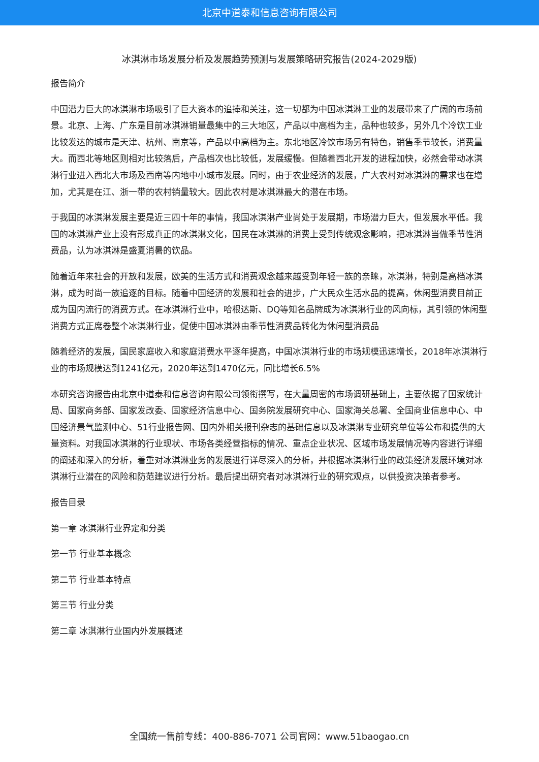北京中道泰和信息咨询有限公司
冰淇淋市场发展分析及发展趋势预测与发展策略研究报告(2024-2029版)
报告简介
中国潜力巨大的冰淇淋市场吸引了巨大资本的追捧和关注，这一切都为中国冰淇淋工业的发展带来了广阔的市场前景。北京、上海、广东是目前冰淇淋销量最集中的三大地区，产品以中高档为主，品种也较多，另外几个冷饮工业比较发达的城市是天津、杭州、南京等，产品以中高档为主。东北地区冷饮市场另有特色，销售季节较长，消费量大。而西北等地区则相对比较落后，产品档次也比较低，发展缓慢。但随着西北开发的进程加快，必然会带动冰淇淋行业进入西北大市场及西南等内地中小城市发展。同时，由于农业经济的发展，广大农村对冰淇淋的需求也在增加，尤其是在江、浙一带的农村销量较大。因此农村是冰淇淋最大的潜在市场。
于我国的冰淇淋发展主要是近三四十年的事情，我国冰淇淋产业尚处于发展期，市场潜力巨大，但发展水平低。我国的冰淇淋产业上没有形成真正的冰淇淋文化，国民在冰淇淋的消费上受到传统观念影响，把冰淇淋当做季节性消费品，认为冰淇淋是盛夏消暑的饮品。
随着近年来社会的开放和发展，欧美的生活方式和消费观念越来越受到年轻一族的亲睐，冰淇淋，特别是高档冰淇淋，成为时尚一族追逐的目标。随着中国经济的发展和社会的进步，广大民众生活水品的提高，休闲型消费目前正成为国内流行的消费方式。在冰淇淋行业中，哈根达斯、DQ等知名品牌成为冰淇淋行业的风向标，其引领的休闲型消费方式正席卷整个冰淇淋行业，促使中国冰淇淋由季节性消费品转化为休闲型消费品
随着经济的发展，国民家庭收入和家庭消费水平逐年提高，中国冰淇淋行业的市场规模迅速增长，2018年冰淇淋行业的市场规模达到1241亿元，2020年达到1470亿元，同比增长6.5%
本研究咨询报告由北京中道泰和信息咨询有限公司领衔撰写，在大量周密的市场调研基础上，主要依据了国家统计局、国家商务部、国家发改委、国家经济信息中心、国务院发展研究中心、国家海关总署、全国商业信息中心、中国经济景气监测中心、51行业报告网、国内外相关报刊杂志的基础信息以及冰淇淋专业研究单位等公布和提供的大量资料。对我国冰淇淋的行业现状、市场各类经营指标的情况、重点企业状况、区域市场发展情况等内容进行详细的阐述和深入的分析，着重对冰淇淋业务的发展进行详尽深入的分析，并根据冰淇淋行业的政策经济发展环境对冰淇淋行业潜在的风险和防范建议进行分析。最后提出研究者对冰淇淋行业的研究观点，以供投资决策者参考。
报告目录
第一章 冰淇淋行业界定和分类
第一节 行业基本概念
第二节 行业基本特点
第三节 行业分类
第二章 冰淇淋行业国内外发展概述
全国统一售前专线：400-886-7071 公司官网：www.51baogao.cn